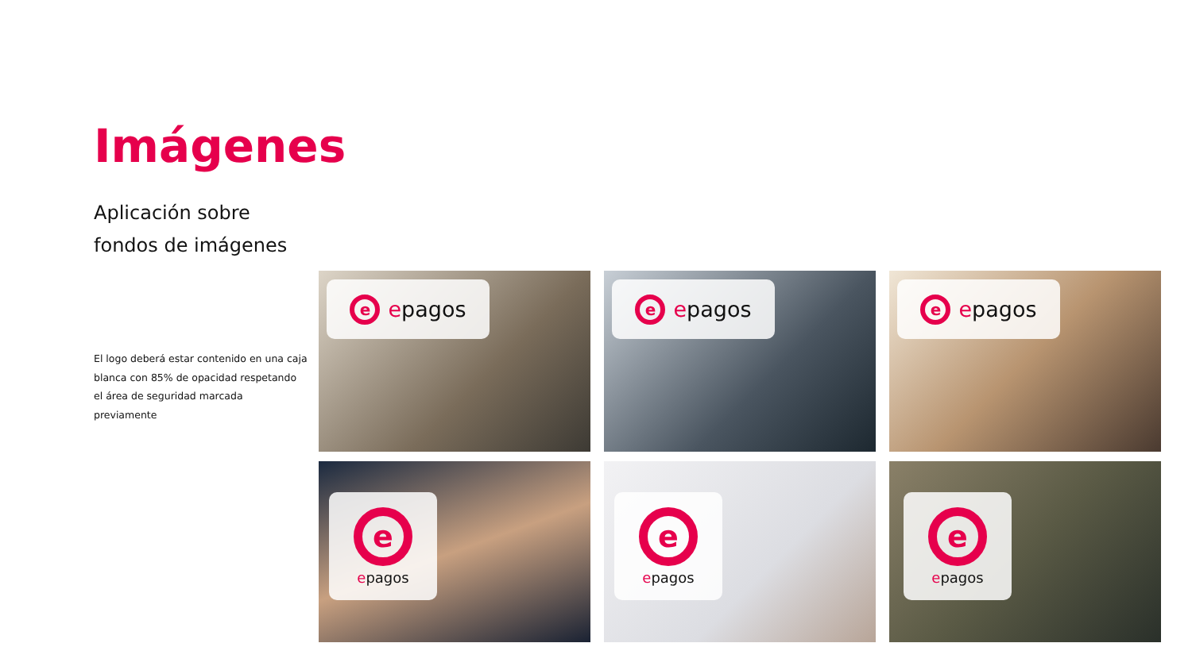Imágenes
Aplicación sobre fondos de imágenes
El logo deberá estar contenido en una caja blanca con 85% de opacidad respetando el área de seguridad marcada previamente
eepagos
eepagos
eepagos
eepagos
eepagos
eepagos